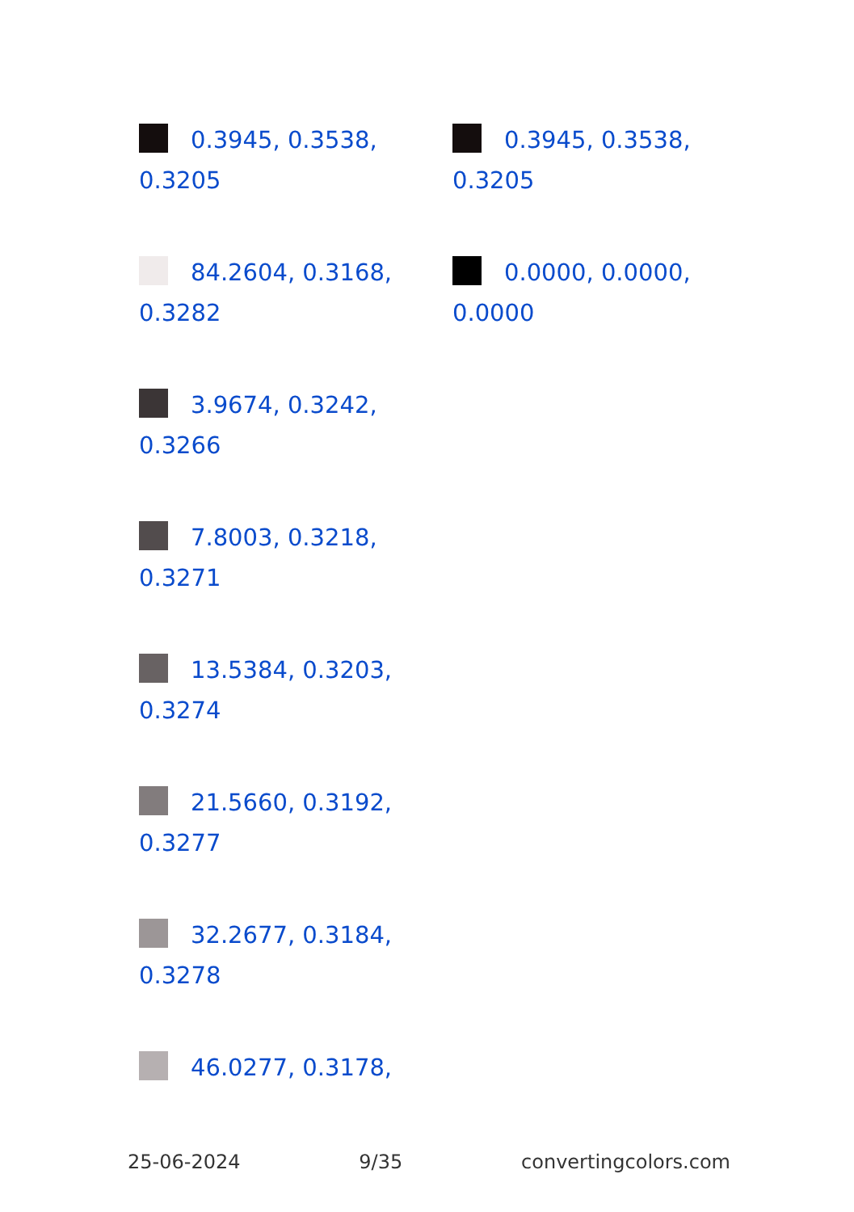0.3945, 0.3538, 0.3205
84.2604, 0.3168, 0.3282
3.9674, 0.3242, 0.3266
7.8003, 0.3218, 0.3271
13.5384, 0.3203, 0.3274
21.5660, 0.3192, 0.3277
32.2677, 0.3184, 0.3278
46.0277, 0.3178,
0.3945, 0.3538, 0.3205
0.0000, 0.0000, 0.0000
25-06-2024 9/35 convertingcolors.com